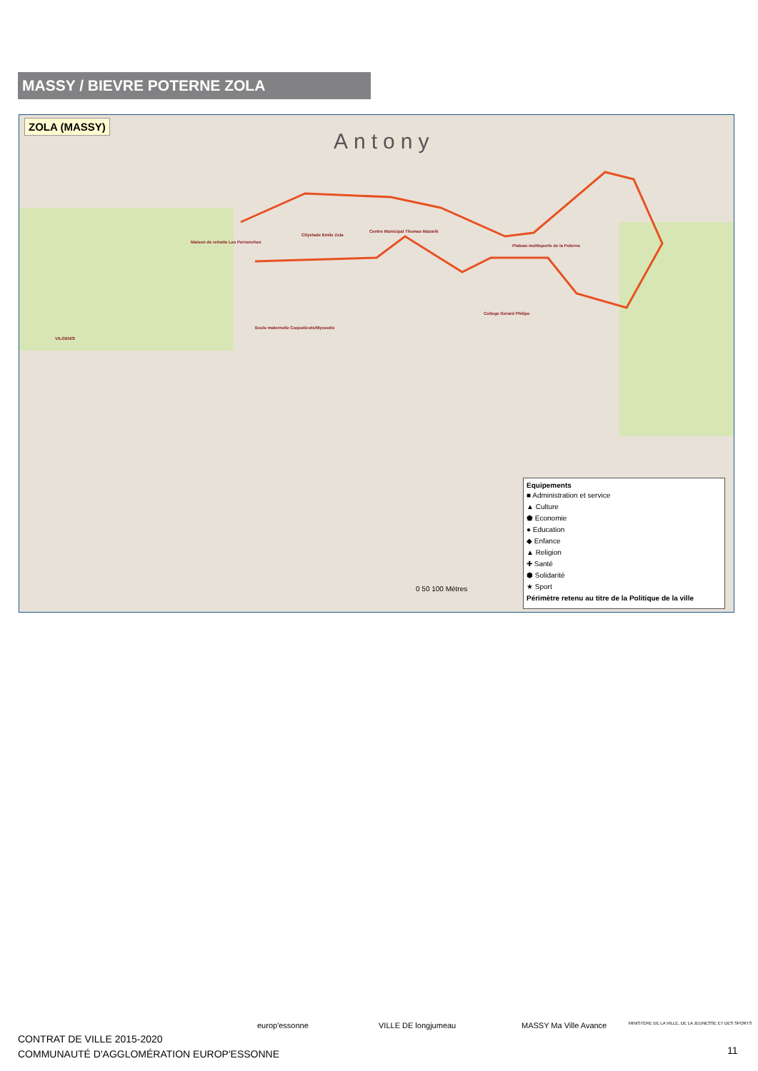MASSY / BIEVRE POTERNE ZOLA
ZOLA (MASSY)
Antony
Centre Municipal Thomas Mazarik
Citystade Emile Zola
Maison de retraite Les Pervenches
Plateau multisports de la Poterne
College Gerard Philipe
Ecole maternelle Coquelicots/Myosotis
VILGENIS
Equipements
■ Administration et service
▲ Culture
⬟ Economie
● Education
◆ Enfance
▲ Religion
✚ Santé
⬢ Solidarité
★ Sport
Périmètre retenu au titre de la Politique de la ville
0 50 100 Mètres
CONTRAT DE VILLE 2015-2020
COMMUNAUTÉ D'AGGLOMÉRATION EUROP'ESSONNE
europ'essonne VILLE DE longjumeau MASSY Ma Ville Avance
MINISTÈRE DE LA VILLE, DE LA JEUNESSE ET DES SPORTS
11